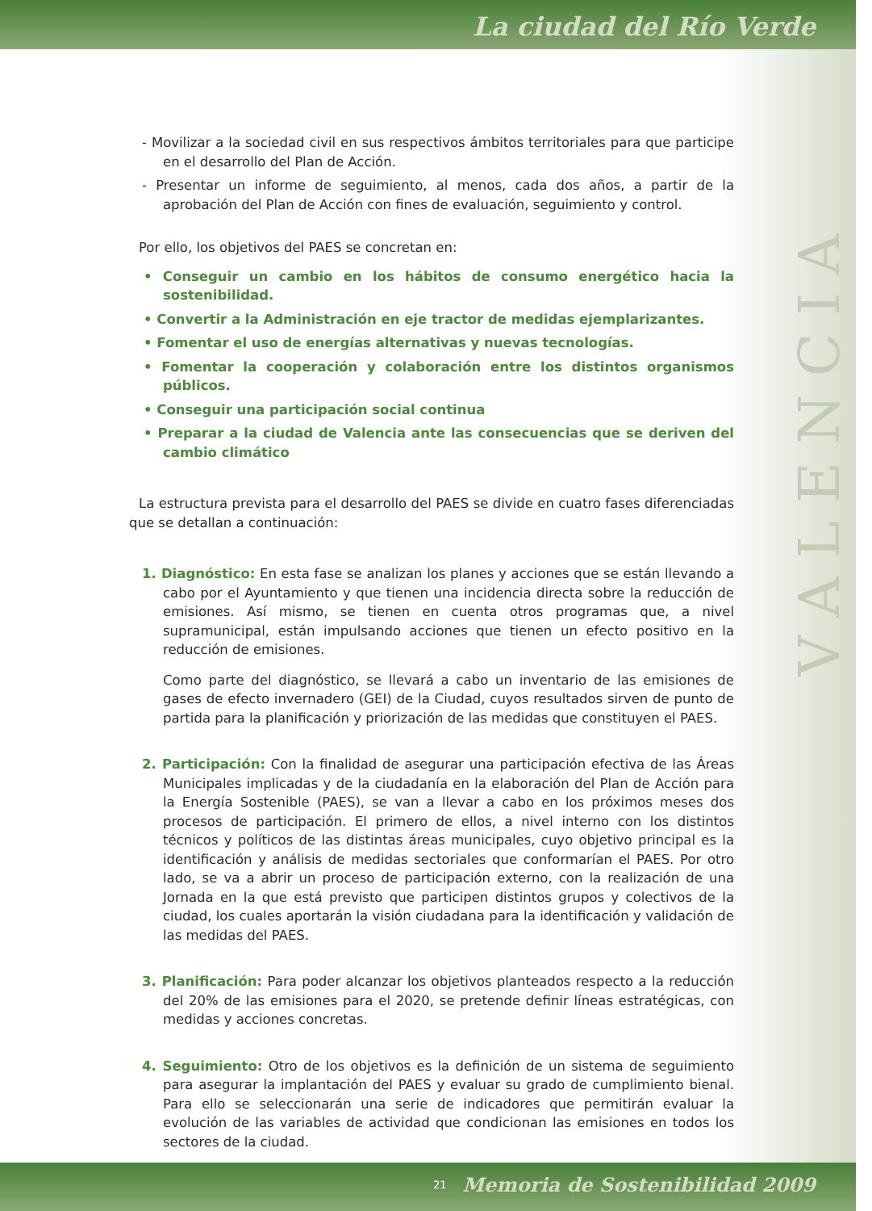La ciudad del Río Verde
V A L E N C I A
- Movilizar a la sociedad civil en sus respectivos ámbitos territoriales para que participe en el desarrollo del Plan de Acción.
- Presentar un informe de seguimiento, al menos, cada dos años, a partir de la aprobación del Plan de Acción con fines de evaluación, seguimiento y control.
Por ello, los objetivos del PAES se concretan en:
• Conseguir un cambio en los hábitos de consumo energético hacia la sostenibilidad.
• Convertir a la Administración en eje tractor de medidas ejemplarizantes.
• Fomentar el uso de energías alternativas y nuevas tecnologías.
• Fomentar la cooperación y colaboración entre los distintos organismos públicos.
• Conseguir una participación social continua
• Preparar a la ciudad de Valencia ante las consecuencias que se deriven del cambio climático
La estructura prevista para el desarrollo del PAES se divide en cuatro fases diferenciadas que se detallan a continuación:
1. Diagnóstico: En esta fase se analizan los planes y acciones que se están llevando a cabo por el Ayuntamiento y que tienen una incidencia directa sobre la reducción de emisiones. Así mismo, se tienen en cuenta otros programas que, a nivel supramunicipal, están impulsando acciones que tienen un efecto positivo en la reducción de emisiones.
Como parte del diagnóstico, se llevará a cabo un inventario de las emisiones de gases de efecto invernadero (GEI) de la Ciudad, cuyos resultados sirven de punto de partida para la planificación y priorización de las medidas que constituyen el PAES.
2. Participación: Con la finalidad de asegurar una participación efectiva de las Áreas Municipales implicadas y de la ciudadanía en la elaboración del Plan de Acción para la Energía Sostenible (PAES), se van a llevar a cabo en los próximos meses dos procesos de participación. El primero de ellos, a nivel interno con los distintos técnicos y políticos de las distintas áreas municipales, cuyo objetivo principal es la identificación y análisis de medidas sectoriales que conformarían el PAES. Por otro lado, se va a abrir un proceso de participación externo, con la realización de una Jornada en la que está previsto que participen distintos grupos y colectivos de la ciudad, los cuales aportarán la visión ciudadana para la identificación y validación de las medidas del PAES.
3. Planificación: Para poder alcanzar los objetivos planteados respecto a la reducción del 20% de las emisiones para el 2020, se pretende definir líneas estratégicas, con medidas y acciones concretas.
4. Seguimiento: Otro de los objetivos es la definición de un sistema de seguimiento para asegurar la implantación del PAES y evaluar su grado de cumplimiento bienal. Para ello se seleccionarán una serie de indicadores que permitirán evaluar la evolución de las variables de actividad que condicionan las emisiones en todos los sectores de la ciudad.
21 Memoria de Sostenibilidad 2009